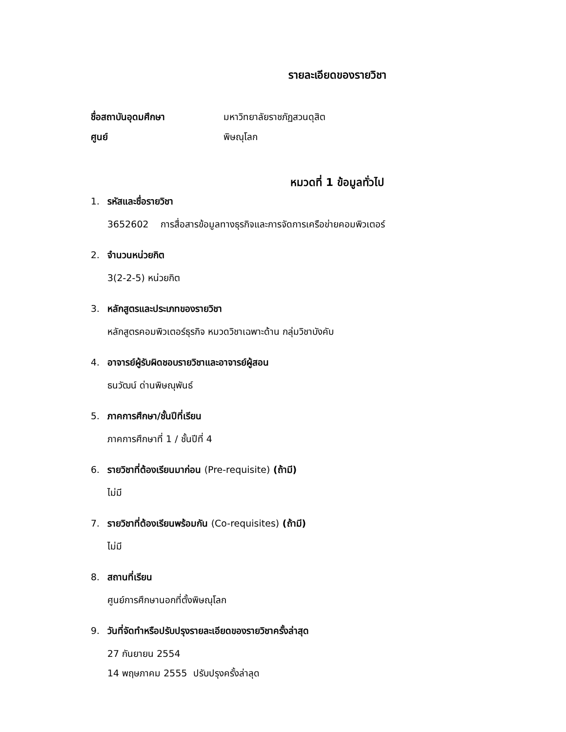รายละเอียดของรายวิชา
ชื่อสถาบันอุดมศึกษา มหาวิทยาลัยราชภัฏสวนดุสิต
ศูนย์ พิษณุโลก
หมวดที่ 1 ข้อมูลทั่วไป
1. รหัสและชื่อรายวิชา
3652602 การสื่อสารข้อมูลทางธุรกิจและการจัดการเครือข่ายคอมพิวเตอร์
2. จำนวนหน่วยกิต
3(2-2-5) หน่วยกิต
3. หลักสูตรและประเภทของรายวิชา
หลักสูตรคอมพิวเตอร์ธุรกิจ หมวดวิชาเฉพาะด้าน กลุ่มวิชาบังคับ
4. อาจารย์ผู้รับผิดชอบรายวิชาและอาจารย์ผู้สอน
ธนวัฒน์ ด่านพิษณุพันธ์
5. ภาคการศึกษา/ชั้นปีที่เรียน
ภาคการศึกษาที่ 1 / ชั้นปีที่ 4
6. รายวิชาที่ต้องเรียนมาก่อน (Pre-requisite) (ถ้ามี)
ไม่มี
7. รายวิชาที่ต้องเรียนพร้อมกัน (Co-requisites) (ถ้ามี)
ไม่มี
8. สถานที่เรียน
ศูนย์การศึกษานอกที่ตั้งพิษณุโลก
9. วันที่จัดทำหรือปรับปรุงรายละเอียดของรายวิชาครั้งล่าสุด
27 กันยายน 2554
14 พฤษภาคม 2555 ปรับปรุงครั้งล่าลุด